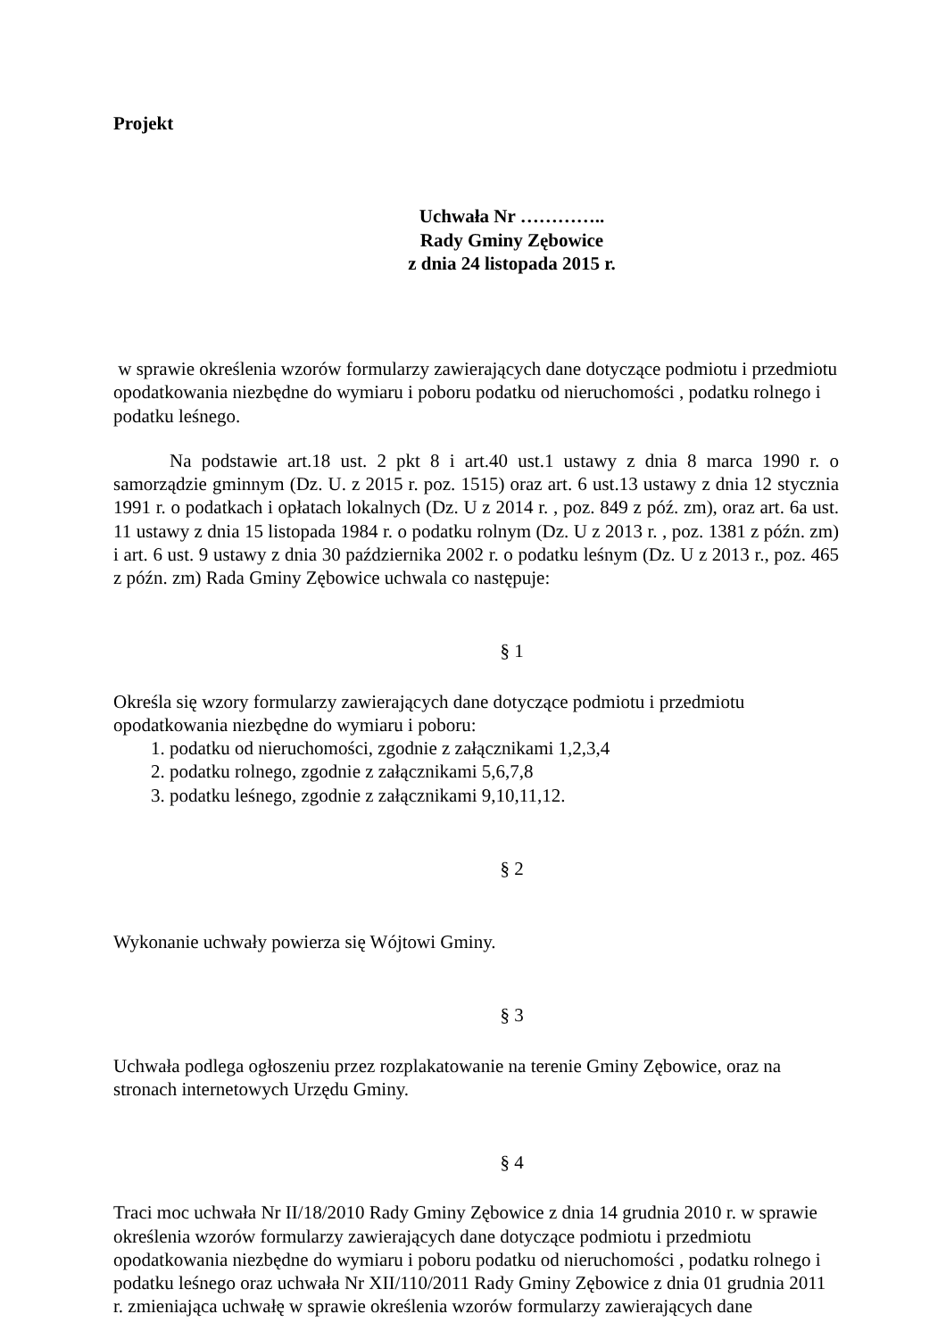Projekt
Uchwała Nr …………..
Rady Gminy Zębowice
z dnia 24 listopada 2015 r.
w sprawie określenia wzorów formularzy zawierających dane dotyczące podmiotu i przedmiotu opodatkowania niezbędne do wymiaru i poboru podatku od nieruchomości , podatku rolnego i podatku leśnego.
Na podstawie art.18 ust. 2 pkt 8 i art.40 ust.1 ustawy z dnia 8 marca 1990 r. o samorządzie gminnym (Dz. U. z 2015 r. poz. 1515) oraz art. 6 ust.13 ustawy z dnia 12 stycznia 1991 r. o podatkach i opłatach lokalnych (Dz. U z 2014 r. , poz. 849 z póź. zm), oraz art. 6a ust. 11 ustawy z dnia 15 listopada 1984 r. o podatku rolnym (Dz. U z 2013 r. , poz. 1381 z późn. zm) i art. 6 ust. 9 ustawy z dnia 30 października 2002 r. o podatku leśnym (Dz. U z 2013 r., poz. 465 z późn. zm) Rada Gminy Zębowice uchwala co następuje:
§ 1
Określa się wzory formularzy zawierających dane dotyczące podmiotu i przedmiotu opodatkowania niezbędne do wymiaru i poboru:
1. podatku od nieruchomości, zgodnie z załącznikami 1,2,3,4
2. podatku rolnego, zgodnie z załącznikami 5,6,7,8
3. podatku leśnego, zgodnie z załącznikami 9,10,11,12.
§ 2
Wykonanie uchwały powierza się Wójtowi Gminy.
§ 3
Uchwała podlega ogłoszeniu przez rozplakatowanie na terenie Gminy Zębowice, oraz na stronach internetowych Urzędu Gminy.
§ 4
Traci moc uchwała Nr II/18/2010 Rady Gminy Zębowice z dnia 14 grudnia 2010 r. w sprawie określenia wzorów formularzy zawierających dane dotyczące podmiotu i przedmiotu opodatkowania niezbędne do wymiaru i poboru podatku od nieruchomości , podatku rolnego i podatku leśnego oraz uchwała Nr XII/110/2011 Rady Gminy Zębowice z dnia 01 grudnia 2011 r. zmieniająca uchwałę w sprawie określenia wzorów formularzy zawierających dane